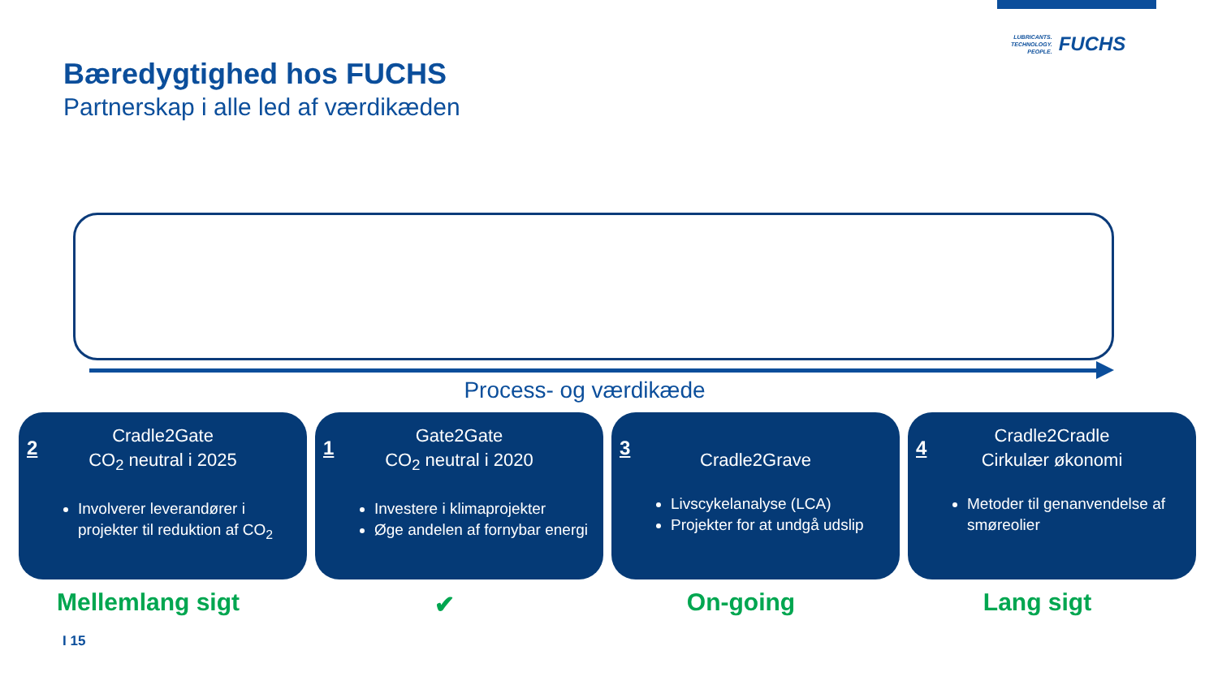LUBRICANTS.
TECHNOLOGY.
PEOPLE.
FUCHS
Bæredygtighed hos FUCHS
Partnerskap i alle led af værdikæden
Process- og værdikæde
2
Cradle2Gate
CO<sub>2</sub> neutral i 2025
Involverer leverandører i projekter til reduktion af CO<sub>2</sub>
1
Gate2Gate
CO<sub>2</sub> neutral i 2020
Investere i klimaprojekter
Øge andelen af fornybar energi
3
Cradle2Grave
Livscykelanalyse (LCA)
Projekter for at undgå udslip
4
Cradle2Cradle
Cirkulær økonomi
Metoder til genanvendelse af smøreolier
Mellemlang sigt
✔
On-going Lang sigt
I 15